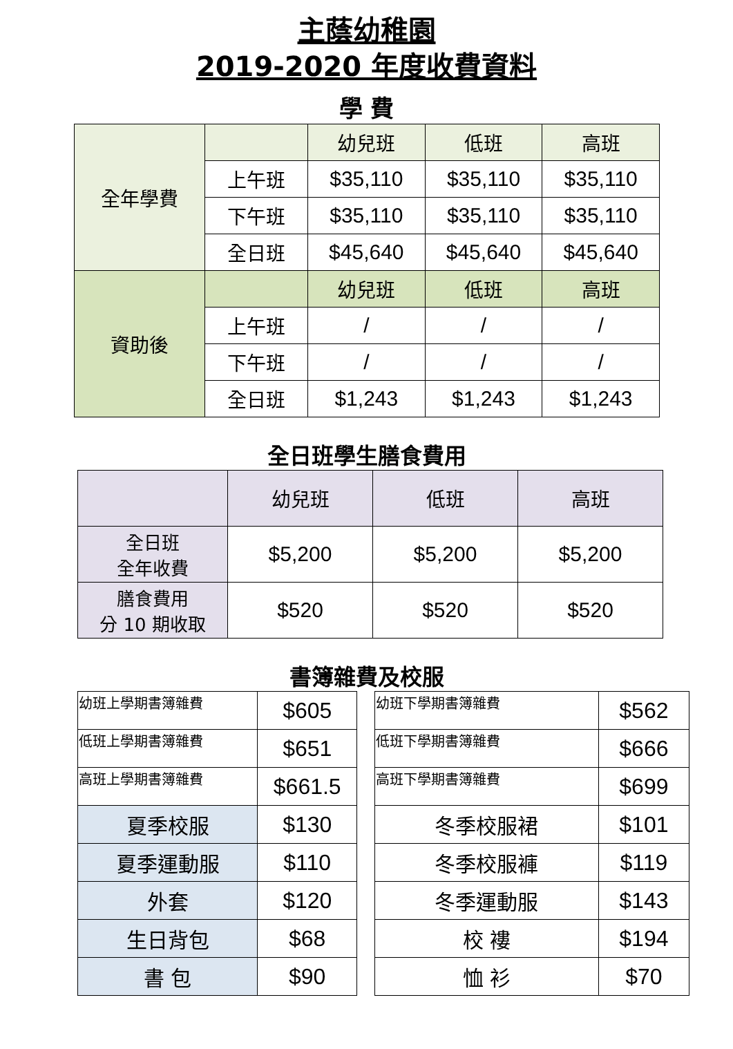主蔭幼稚園
2019-2020 年度收費資料
學 費
| 全年學費 | | 幼兒班 | 低班 | 高班 |
| | 上午班 | $35,110 | $35,110 | $35,110 |
| | 下午班 | $35,110 | $35,110 | $35,110 |
| | 全日班 | $45,640 | $45,640 | $45,640 |
| 資助後 | | 幼兒班 | 低班 | 高班 |
| | 上午班 | / | / | / |
| | 下午班 | / | / | / |
| | 全日班 | $1,243 | $1,243 | $1,243 |
全日班學生膳食費用
| | 幼兒班 | 低班 | 高班 |
| 全日班 全年收費 | $5,200 | $5,200 | $5,200 |
| 膳食費用 分 10 期收取 | $520 | $520 | $520 |
書簿雜費及校服
| 幼班上學期書簿雜費 | $605 |
| 低班上學期書簿雜費 | $651 |
| 高班上學期書簿雜費 | $661.5 |
| 夏季校服 | $130 |
| 夏季運動服 | $110 |
| 外套 | $120 |
| 生日背包 | $68 |
| 書 包 | $90 |
| 幼班下學期書簿雜費 | $562 |
| 低班下學期書簿雜費 | $666 |
| 高班下學期書簿雜費 | $699 |
| 冬季校服裙 | $101 |
| 冬季校服褲 | $119 |
| 冬季運動服 | $143 |
| 校 褸 | $194 |
| 恤 衫 | $70 |